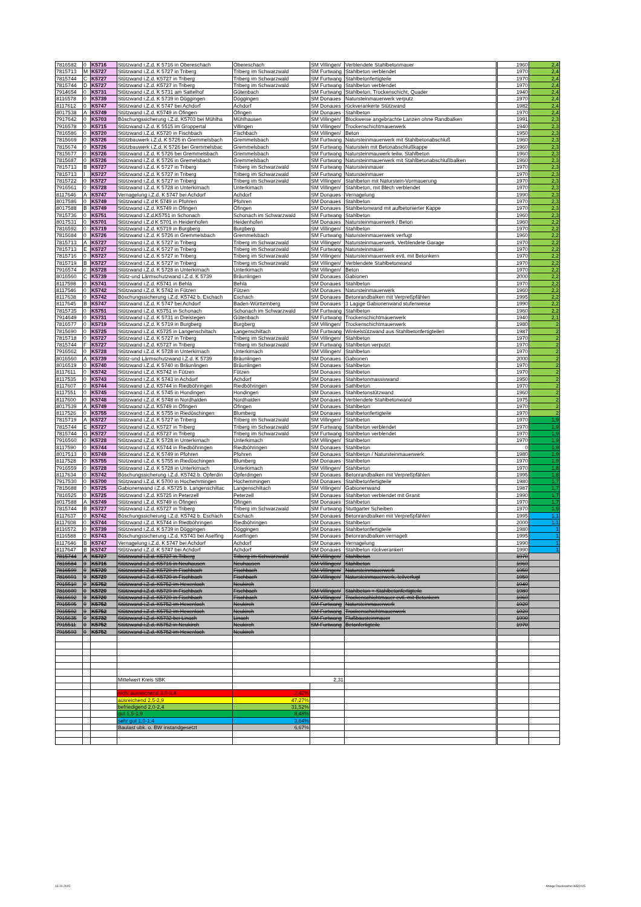| 7816582 | 0 | K5716 | Stützwand i.Z.d. K 5716 in Obereschach | Obereschach | SM Villingen/ | Verblendete Stahlbetonmauer | 1960 | 2,4 |
| 7815713 | M | K5727 | Stützwand i.Z.d. K 5727 in Triberg | Triberg im Schwarzwald | SM Furtwang | Stahlbeton verblendet | 1970 | 2,4 |
| 7815744 | C | K5727 | Stützwand i.Z.d. K5727 in Triberg | Triberg im Schwarzwald | SM Furtwang | Stahlbetonfertigteile | 1970 | 2,4 |
| 7815744 | D | K5727 | Stützwand i.Z.d. K5727 in Triberg | Triberg im Schwarzwald | SM Furtwang | Stahlbeton verblendet | 1970 | 2,4 |
| 7914654 | 0 | K5731 | Stützwand i.Z.d. K 5731 am Sattelhof | Gütenbach | SM Furtwang | Stahlbeton, Trockenschicht, Quader | 1940 | 2,4 |
| 8116578 | 0 | K5739 | Stützwand i.Z.d. K 5739 in Döggingen | Döggingen | SM Donaues | Natursteinmauerwerk verputz | 1970 | 2,4 |
| 8117612 | 0 | K5747 | Stützwand i.Z.d. K 5747 bei Achdorf | Achdorf | SM Donaues | rückverankerte Stützwand | 1982 | 2,4 |
| 8017538 | A | K5749 | Stützwand i.Z.d. K5749 in Öfingen | Öfingen | SM Donaues | Stahlbeton | 1970 | 2,4 |
| 7917642 | 0 | K5703 | Böschungssicherung i.Z.d. K5703 bei Mühlha | Mühlhausen | SM Villingen/ | Blockweise angebrachte Lanzen ohne Randbalken | 1991 | 2,3 |
| 7916578 | 0 | K5715 | Stützwand i.Z.d. K 5515 im Groppertal | Villingen | SM Villingen/ | Trockenschichtmauerwerk | 1940 | 2,3 |
| 7816586 | 0 | K5720 | Stützwand i.Z.d. K5720 in Fischbach | Fischbach | SM Villingen/ | Beton | 1950 | 2,3 |
| 7815669 | 0 | K5726 | Stützbauwerk i.Z.d. K 5726 in Gremmelsbach | Gremmelsbach | SM Furtwang | Natursteinmauerwerk mit Stahlbetonabschluß | 1960 | 2,3 |
| 7815674 | 0 | K5726 | Stützbauwerk i.Z.d. K 5726 bei Gremmelsbac | Gremmelsbach | SM Furtwang | Naturstein mit Betonabschlußkappe | 1960 | 2,3 |
| 7815677 | 0 | K5726 | Stützwand i.Z.d. K 5726 bei Gremmelsbach | Gremmelsbach | SM Furtwang | Natursteinmauwerk teilw. Stahlbeton | 1960 | 2,3 |
| 7815687 | 0 | K5726 | Stützwand i.Z.d. K 5726 in Gremelsbach | Gremmelsbach | SM Furtwang | Natursteinmauerwerk mit Stahlbetonabschlußbalken | 1960 | 2,3 |
| 7815713 | B | K5727 | Stützwand i.Z.d. K 5727 in Triberg | Triberg im Schwarzwald | SM Furtwang | Natursteinmauer | 1970 | 2,3 |
| 7815713 | I | K5727 | Stützwand i.Z.d. K 5727 in Triberg | Triberg im Schwarzwald | SM Furtwang | Natursteinmauer | 1970 | 2,3 |
| 7815722 | 0 | K5727 | Stützwand i.Z.d. K 5727 in Triberg | Triberg im Schwarzwald | SM Villingen/ | Stahlbeton mit Naturstein-Vormauerung | 1970 | 2,3 |
| 7916561 | 0 | K5728 | Stützwand i.Z.d. K 5728 in Unterkirnach | Unterkirnach | SM Villingen/ | Stahlbeton, mit Blech verblendet | 1970 | 2,3 |
| 8117646 | A | K5747 | Vernagelung i.Z.d. K 5747 bei Achdorf | Achdorf | SM Donaues | Vernagelung | 1990 | 2,3 |
| 8017586 | 0 | K5749 | Stützwand i.Z.d K 5749 in Pfohren | Pfohren | SM Donaues | Stahlbeton | 1970 | 2,3 |
| 8017588 | B | K5749 | Stützwand i.Z.d. K5749 in Öfingen | Öfingen | SM Donaues | Stahlbetonwand mit aufbetonierter Kappe | 1970 | 2,3 |
| 7815736 | 0 | K5751 | Stützwand i.Z.d.K5751 in Schonach | Schonach im Schwarzwald | SM Furtwang | Stahlbeton | 1960 | 2,3 |
| 8017531 | 0 | K5701 | Stützwand i.Z.d K 5701 in Heidenhofen | Heidenhofen | SM Donaues | Natursteinmauerwerk / Beton | 1960 | 2,2 |
| 7816592 | 0 | K5719 | Stützwand i.Z.d. K5719 in Burgberg | Burgberg | SM Villingen/ | Stahlbeton | 1970 | 2,2 |
| 7815684 | 0 | K5726 | Stützwand i.Z.d. K 5726 in Gremmelsbach | Gremmelsbach | SM Furtwang | Natursteinmauerwerk verfugt | 1960 | 2,2 |
| 7815713 | A | K5727 | Stützwand i.Z.d. K 5727 in Triberg | Triberg im Schwarzwald | SM Villingen/ | Natursteinmauerwerk, Verblendete Garage | 1970 | 2,2 |
| 7815713 | E | K5727 | Stützwand i.Z.d. K 5727 in Triberg | Triberg im Schwarzwald | SM Furtwang | Natursteinmauer | 1970 | 2,2 |
| 7815716 | 0 | K5727 | Stützwand i.Z.d. K 5727 in Triberg | Triberg im Schwarzwald | SM Villingen/ | Natursteinmauerwerk evtl. mit Betonkern | 1970 | 2,2 |
| 7815719 | B | K5727 | Stützwand i.Z.d. K 5727 in Triberg | Triberg im Schwarzwald | SM Villingen/ | Verblendete Stahlbetonwand | 1970 | 2,2 |
| 7916574 | 0 | K5728 | Stützwand i.Z.d. K 5728 in Unterkirnach | Unterkirnach | SM Villingen/ | Beton | 1970 | 2,2 |
| 8016560 | C | K5739 | Stütz-und Lärmschutzwand i.Z.d. K 5739 | Bräunlingen | SM Donaues | Gabionen | 2000 | 2,2 |
| 8117598 | 0 | K5741 | Stützwand i.Z.d. K5741 in Behla | Behla | SM Donaues | Stahlbeton | 1970 | 2,2 |
| 8117546 | 0 | K5742 | Stützwand i.Z.d. K 5742 in Fützen | Fützen | SM Donaues | Natursteinmauerwerk | 1960 | 2,2 |
| 8117638 | 0 | K5742 | Böschungssicherung i.Z.d. K5742 b. Eschach | Eschach | SM Donaues | Betonrandbalken mit Verpreßpfählen | 1995 | 2,2 |
| 8117645 | B | K5747 | Stützwand i.Z.d. K 5747 bei Achdorf | Baden-Württemberg | SM Donaues | 3 Lagige Gabionenwand stufenweise | 1990 | 2,2 |
| 7815735 | 0 | K5751 | Stützwand i.Z.d. K5751 in Schonach | Schonach im Schwarzwald | SM Furtwang | Stahlbeton | 1960 | 2,2 |
| 7914649 | 0 | K5731 | Stützwand i.Z.d. K 5731 in Dreistegen | Gütenbach | SM Furtwang | Trockenschichtmauerwerk | 1940 | 2,1 |
| 7816577 | 0 | K5719 | Stützwand i.Z.d. K 5719 in Burgberg | Burgberg | SM Villingen/ | Trockenschichtmauerwerk | 1980 | 2 |
| 7815690 | 0 | K5725 | Stützwand i.Z.d. K5725 in Langenschiltach | Langenschiltach | SM Furtwang | Winkelstützwand aus Stahlbetonfertigteilen | 1987 | 2 |
| 7815718 | 0 | K5727 | Stützwand i.Z.d. K 5727 in Triberg | Triberg im Schwarzwald | SM Villingen/ | Stahlbeton | 1970 | 2 |
| 7815744 | F | K5727 | Stützwand i.Z.d. K5727 in Triberg | Triberg im Schwarzwald | SM Furtwang | Stahlbeton verputzt | 1970 | 2 |
| 7916562 | 0 | K5728 | Stützwand i.Z.d. K 5728 in Unterkirnach | Unterkirnach | SM Villingen/ | Stahlbeton | 1970 | 2 |
| 8016560 | A | K5739 | Stütz-und Lärmschutzwand i.Z.d. K 5739 | Bräunlingen | SM Donaues | Gabionen | 2000 | 2 |
| 8016519 | 0 | K5740 | Stützwand i.Z.d. K 5740 in Bräunlingen | Bräunlingen | SM Donaues | Stahlbeton | 1970 | 2 |
| 8117611 | 0 | K5742 | Stützwand i.Z.d. K5742 in Fützen | Fützen | SM Donaues | Stahlbeton | 1970 | 2 |
| 8117535 | 0 | K5743 | Stützwand i.Z.d. K 5743 in Achdorf | Achdorf | SM Donaues | Stahlbetonmassivwand | 1950 | 2 |
| 8117607 | 0 | K5744 | Stützwand i.Z.d. K5744 in Riedböhringen | Riedböhringen | SM Donaues | Sathlbeton | 1970 | 2 |
| 8117551 | 0 | K5745 | Stützwand i.Z.d. K 5745 in Hondingen | Hondingen | SM Donaues | Stahlbetonstützwand | 1960 | 2 |
| 8117600 | 0 | K5748 | Stützwand i.Z.d. K 5748 in Nordhalden | Nordhalden | SM Donaues | Verblendete Stahlbetonwand | 1975 | 2 |
| 8017539 | A | K5749 | Stützwand i.Z.d. K5749 in Öfingen | Öfingen | SM Donaues | Stahlbeton | 1970 | 2 |
| 8117526 | 0 | K5755 | Stützwand i.Z.d. K 5755 in Riedöschingen | Blumberg | SM Donaues | Stahlbetonfertigteile | 1970 | 2 |
| 7815719 | A | K5727 | Stützwand i.Z.d. K 5727 in Triberg | Triberg im Schwarzwald | SM Villingen/ | Stahlbeton | 1970 | 1,9 |
| 7815744 | E | K5727 | Stützwand i.Z.d. K5727 in Triberg | Triberg im Schwarzwald | SM Furtwang | Stahlbeton verblendet | 1970 | 1,9 |
| 7815744 | G | K5727 | Stützwand i.Z.d. K5727 in Triberg | Triberg im Schwarzwald | SM Furtwang | Stahlbeton verblendet | 1970 | 1,9 |
| 7916560 | 0 | K5728 | Stützwand i.Z.d. K 5728 in Unterkirnach | Unterkirnach | SM Villingen/ | Stahlbeton | 1970 | 1,9 |
| 8117590 | 0 | K5744 | Stützwand i.Z.d. K5744 in Riedböhringen | Riedböhringen | SM Donaues | Stahlbeton | 0 | 1,9 |
| 8017513 | 0 | K5749 | Stützwand i.Z.d. K 5749 in Pfohren | Pfohren | SM Donaues | Stahlbeton / Natursteinmauerwerk | 1980 | 1,9 |
| 8117528 | 0 | K5755 | Stützwand i.Z.d. K 5755 in Riedöschingen | Blumberg | SM Donaues | Stahlbeton | 1970 | 1,9 |
| 7916559 | 0 | K5728 | Stützwand i.Z.d. K 5728 in Unterkirnach | Unterkirnach | SM Villingen/ | Stahlbeton | 1970 | 1,8 |
| 8117634 | 0 | K5742 | Böschungssicherung i.Z.d. K5742 b. Opferdin | Opferdingen | SM Donaues | Betonrandbalken mit Verpreßpfählen | 1995 | 1,8 |
| 7917530 | 0 | K5700 | Stützwand i.Z.d. K 5700 in Hochemmingen | Hochemmingen | SM Donaues | Stahlbetonfertigteile | 1980 | 1,7 |
| 7815688 | 0 | K5725 | Gabionenwand i.Z.d. K5725 b. Langenschiltac | Langenschiltach | SM Villingen/ | Gabionenwand | 1987 | 1,7 |
| 7816525 | 0 | K5725 | Stützwand i.Z.d. K5725 in Peterzell | Peterzell | SM Donaues | Stahlbeton verblendet mit Granit | 1990 | 1,7 |
| 8017588 | A | K5749 | Stützwand i.Z.d. K5749 in Öfingen | Öfingen | SM Donaues | Stahlbeton | 1970 | 1,7 |
| 7815744 | B | K5727 | Stützwand i.Z.d. K5727 in Triberg | Triberg im Schwarzwald | SM Furtwang | Stuttgarter Scheiben | 1970 | 1,5 |
| 8117637 | 0 | K5742 | Böschungssicherung i.Z.d. K5742 b. Eschach | Eschach | SM Donaues | Betonrandbalken mit Verpreßpfählen | 1995 | 1,1 |
| 8117608 | 0 | K5744 | Stützwand i.Z.d. K5744 in Riedböhringen | Riedböhringen | SM Donaues | Stahlbeton | 2000 | 1,1 |
| 8116572 | 0 | K5739 | Stützwand i.Z.d. K 5739 in Döggingen | Döggingen | SM Donaues | Stahlbetonfertigteile | 1980 | 1 |
| 8116588 | 0 | K5743 | Böschungssicherung i.Z.d. K5743 bei Aselfing | Aselfingen | SM Donaues | Betonrandbalken vernagelt | 1995 | 1 |
| 8117646 | B | K5747 | Vernagelung i.Z.d. K 5747 bei Achdorf | Achdorf | SM Donaues | Vernagelung | 1990 | 1 |
| 8117647 | B | K5747 | Stützwand i.Z.d. K 5747 bei Achdorf | Achdorf | SM Donaues | Stahlbeton rückverankert | 1990 | 1 |
| 7815744 | A | K5727 | Stützwand i.Z.d. K5727 in Triberg | Triberg im Schwarzwald | SM Villingen/ | Stahlbeton | 1970 | |
| 7816584 | 0 | K5716 | Stützwand i.Z.d. K5716 in Neuhausen | Neuhausen | SM Villingen/ | Stahlbeton | 1960 | |
| 7816599 | 0 | K5720 | Stützwand i.Z.d. K5720 in Fischbach | Fischbach | SM Villingen/ | Natursteinmauerwerk | 1950 | |
| 7816601 | 0 | K5720 | Stützwand i.Z.d. K5720 in Fischbach | Fischbach | SM Villingen/ | Natursteinmauerwerk, teilverfugt | 1950 | |
| 7915510 | 0 | K5752 | Stützwand i.Z.d. K5752 im Hexenloch | Neukirch | | | 1940 | |
| 7816600 | 0 | K5720 | Stützwand i.Z.d. K5720 in Fischbach | Fischbach | SM Villingen/ | Stahlbeton + Stahlbetonfertigteile | 1980 | |
| 7816602 | 0 | K5720 | Stützwand i.Z.d. K5720 in Fischbach | Fischbach | SM Villingen/ | Trockenschichtmauer evtl. mit Betonkern | 1960 | |
| 7915505 | 0 | K5752 | Stützwand i.Z.d. K5752 im Hexenloch | Neukirch | SM Furtwang | Natursteinmauerwerk | 1920 | |
| 7915502 | 0 | K5752 | Stützwand i.Z.d. K5752 im Hexenloch | Neukirch | SM Furtwang | Trockenschichtmauerwerk | 1920 | |
| 7915635 | 0 | K5732 | Stützwand i.Z.d. K5732 bei Linach | Linach | SM Furtwang | Flußbausteinmauer | 1990 | |
| 7915511 | 0 | K5752 | Stützwand i.Z.d. K5752 in Neukirch | Neukirch | SM Furtwang | Betonfertigteile | 1970 | |
| 7915503 | 0 | K5752 | Stützwand i.Z.d. K5752 im Hexenloch | Neukirch | | | | |
| | | | Mittelwert Kreis SBK | 2,31 | | | | |
| | | | nicht ausreichend 3,0-3,4 | 2,42% | | | | |
| | | | ausreichend 2,5-2,9 | 47,27% | | | | |
| | | | befriedigend 2,0-2,4 | 31,52% | | | | |
| | | | gut 1,5-1,9 | 8,48% | | | | |
| | | | sehr gut 1,0-1,4 | 3,64% | | | | |
| | | | Baulast ubk. o. BW instandgesetzt | 6,67% | | | | |
13.10.2015 Anlage Drucksache 065/2015